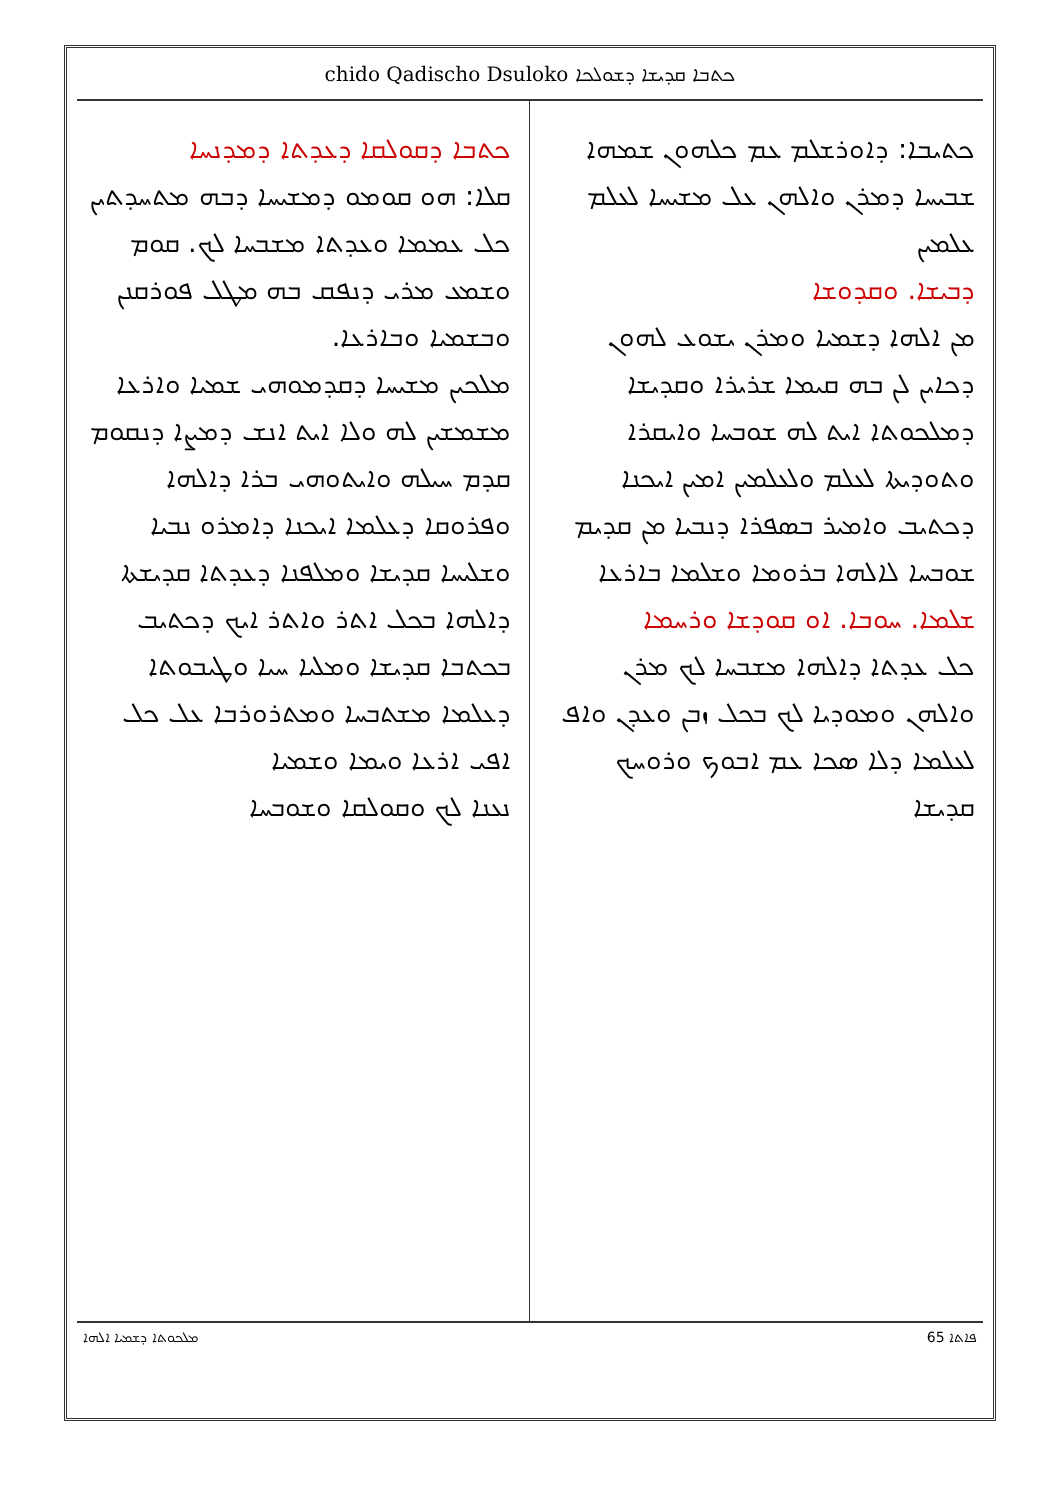chido Qadischo Dsuloko ܟܬܒܐ ܩܕܝܫܐ ܕܫܘܠܟܐ
ܟܬܝܒܐ: ܕܐܘܪܫܠܡ ܥܡ ܟܠܗܘܢ ܫܡܗܐ ܫܒܝܚܐ ܕܡܪܢ ܘܐܠܗܢ ܥܠ ܡܫܝܚܐ ܠܥܠܡ ܥܠܡܝܢ
ܕܒܝܫܐ. ܘܩܕܘܫܐ
ܡܢ ܐܠܗܐ ܕܫܡܝܐ ܘܡܪܢ ܝܫܘܥ ܠܗܘܢ ܕܟܐܝܢ ܠܢ ܒܗ ܩܝܡܐ ܫܪܝܪܐ ܘܩܕܝܫܐ ܕܡܠܟܘܬܐ ܐܝܬ ܠܗ ܫܘܒܚܐ ܘܐܝܩܪܐ ܘܬܘܕܝܬܐ ܠܥܠܡ ܘܠܥܠܡܝܢ ܐܡܝܢ ܐܝܟܢܐ ܕܟܬܝܒ ܘܐܡܝܪ ܒܣܦܪܐ ܕܢܒܝܐ ܡܢ ܩܕܝܡ ܫܘܒܚܐ ܠܐܠܗܐ ܒܪܘܡܐ ܘܫܠܡܐ ܒܐܪܥܐ
ܫܠܡܐ. ܚܘܒܐ. ܐܘ ܩܘܕܫܐ ܘܪܚܡܐ
ܟܠ ܥܕܬܐ ܕܐܠܗܐ ܡܫܒܚܐ ܠܟ ܡܪܢ ܘܐܠܗܢ ܘܡܘܕܝܐ ܠܟ ܒܟܠ ܙܒܢ ܘܥܕܢ ܘܐܦ ܠܥܠܡܐ ܕܠܐ ܣܟܐ ܥܡ ܐܒܘܟ ܘܪܘܚܟ ܩܕܝܫܐ
ܟܬܒܐ ܕܩܘܠܩܐ ܕܥܕܬܐ ܕܡܕܢܚܐ
ܩܠܐ: ܗܘ ܩܘܡܘ ܕܡܫܝܚܐ ܕܒܗ ܡܬܚܕܬܝܢ ܟܠ ܥܡܡܐ ܘܥܕܬܐ ܡܫܒܚܐ ܠܟ. ܩܘܡ ܘܫܡܥ ܡܪܝ ܕܢܦܩ ܒܗ ܡܛܠ ܦܘܪܩܢܢ ܘܒܫܡܝܐ ܘܒܐܪܥܐ.
ܡܠܟܝܢ ܡܫܝܚܐ ܕܩܕܡܘܗܝ ܫܡܝܐ ܘܐܪܥܐ ܡܫܡܫܝܢ ܠܗ ܘܠܐ ܐܝܬ ܐܢܫ ܕܡܨܐ ܕܢܩܘܡ ܩܕܡ ܚܝܠܗ ܘܐܝܬܘܗܝ ܒܪܐ ܕܐܠܗܐ ܘܦܪܘܩܐ ܕܥܠܡܐ ܐܝܟܢܐ ܕܐܡܪܘ ܢܒܝܐ ܘܫܠܝܚܐ ܩܕܝܫܐ ܘܡܠܦܢܐ ܕܥܕܬܐ ܩܕܝܫܬܐ ܕܐܠܗܐ ܒܟܠ ܐܬܪ ܘܐܬܪ ܐܝܟ ܕܟܬܝܒ ܒܟܬܒܐ ܩܕܝܫܐ ܘܡܠܝܐ ܚܝܐ ܘܛܝܒܘܬܐ ܕܥܠܡܐ ܡܫܬܒܚܐ ܘܡܬܪܘܪܒܐ ܥܠ ܟܠ ܐܦܝ ܐܪܥܐ ܘܝܡܐ ܘܫܡܝܐ
ܢܥܢܐ ܠܟ ܘܩܘܠܩܐ ܘܫܘܒܚܐ
ܦܐܬܐ 65 ܡܠܟܘܬܐ ܕܫܡܝܐ ܐܠܗܐ